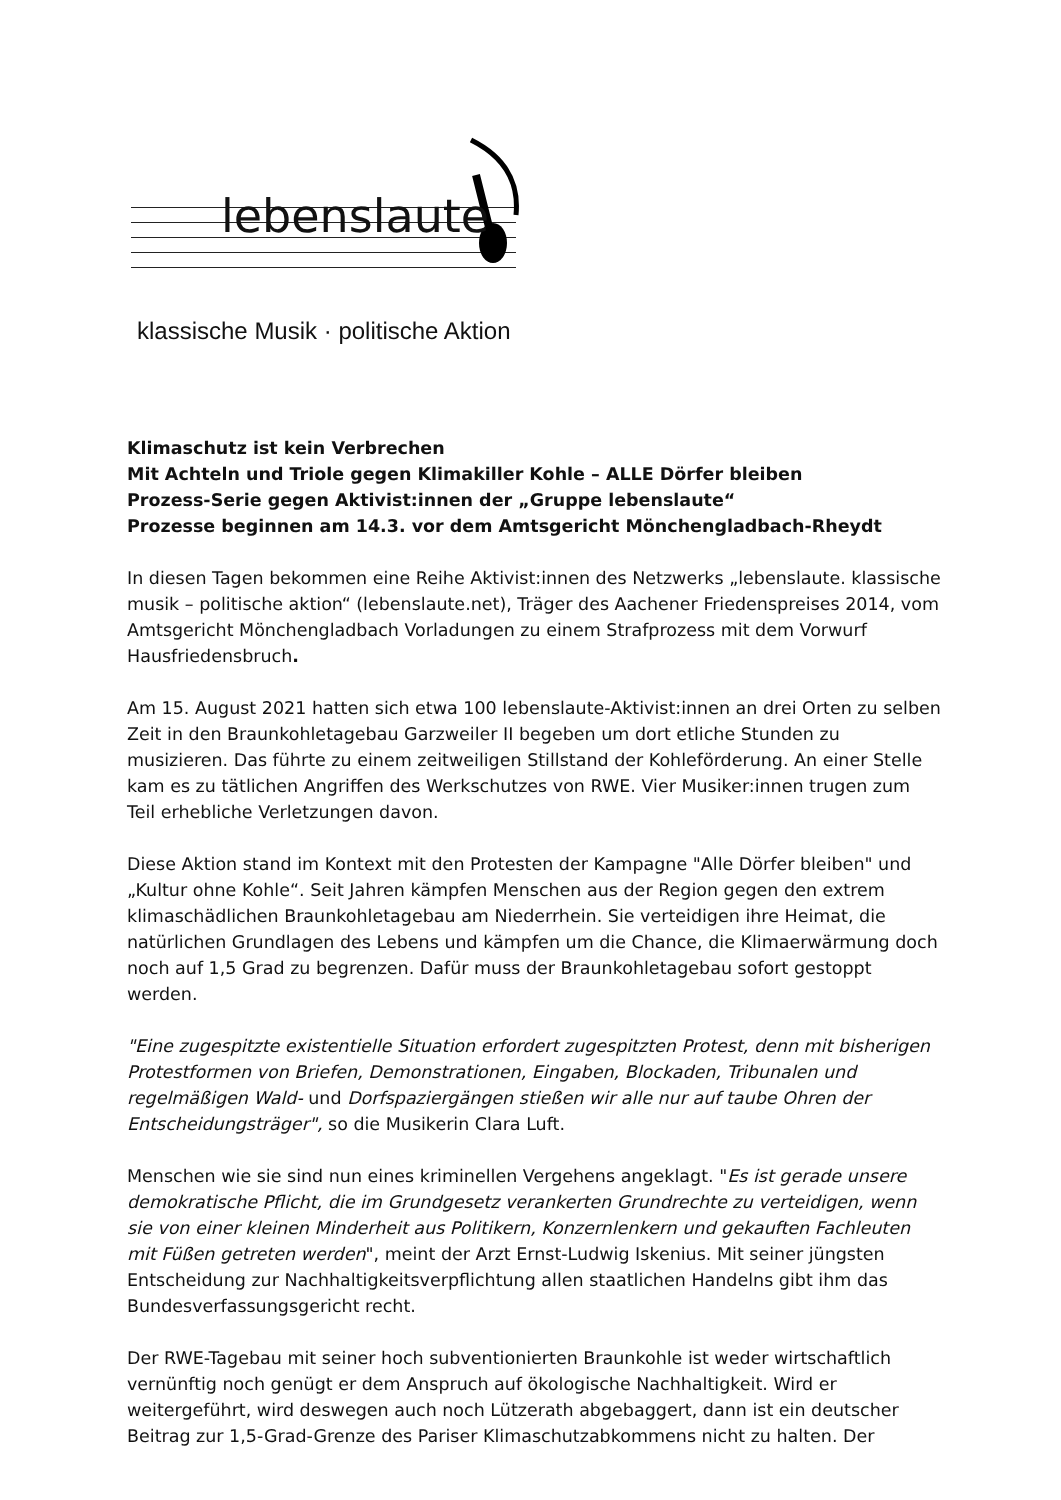lebenslaute
klassische Musik · politische Aktion
Klimaschutz ist kein Verbrechen
Mit Achteln und Triole gegen Klimakiller Kohle – ALLE Dörfer bleiben
Prozess-Serie gegen Aktivist:innen der „Gruppe lebenslaute“
Prozesse beginnen am 14.3. vor dem Amtsgericht Mönchengladbach-Rheydt
In diesen Tagen bekommen eine Reihe Aktivist:innen des Netzwerks „lebenslaute. klassische musik – politische aktion“ (lebenslaute.net), Träger des Aachener Friedenspreises 2014, vom Amtsgericht Mönchengladbach Vorladungen zu einem Strafprozess mit dem Vorwurf Hausfriedensbruch.
Am 15. August 2021 hatten sich etwa 100 lebenslaute-Aktivist:innen an drei Orten zu selben Zeit in den Braunkohletagebau Garzweiler II begeben um dort etliche Stunden zu musizieren. Das führte zu einem zeitweiligen Stillstand der Kohleförderung. An einer Stelle kam es zu tätlichen Angriffen des Werkschutzes von RWE. Vier Musiker:innen trugen zum Teil erhebliche Verletzungen davon.
Diese Aktion stand im Kontext mit den Protesten der Kampagne "Alle Dörfer bleiben" und „Kultur ohne Kohle“. Seit Jahren kämpfen Menschen aus der Region gegen den extrem klimaschädlichen Braunkohletagebau am Niederrhein. Sie verteidigen ihre Heimat, die natürlichen Grundlagen des Lebens und kämpfen um die Chance, die Klimaerwärmung doch noch auf 1,5 Grad zu begrenzen. Dafür muss der Braunkohletagebau sofort gestoppt werden.
"Eine zugespitzte existentielle Situation erfordert zugespitzten Protest, denn mit bisherigen Protestformen von Briefen, Demonstrationen, Eingaben, Blockaden, Tribunalen und regelmäßigen Wald- und Dorfspaziergängen stießen wir alle nur auf taube Ohren der Entscheidungsträger", so die Musikerin Clara Luft.
Menschen wie sie sind nun eines kriminellen Vergehens angeklagt. "Es ist gerade unsere demokratische Pflicht, die im Grundgesetz verankerten Grundrechte zu verteidigen, wenn sie von einer kleinen Minderheit aus Politikern, Konzernlenkern und gekauften Fachleuten mit Füßen getreten werden", meint der Arzt Ernst-Ludwig Iskenius. Mit seiner jüngsten Entscheidung zur Nachhaltigkeitsverpflichtung allen staatlichen Handelns gibt ihm das Bundesverfassungsgericht recht.
Der RWE-Tagebau mit seiner hoch subventionierten Braunkohle ist weder wirtschaftlich vernünftig noch genügt er dem Anspruch auf ökologische Nachhaltigkeit. Wird er weitergeführt, wird deswegen auch noch Lützerath abgebaggert, dann ist ein deutscher Beitrag zur 1,5-Grad-Grenze des Pariser Klimaschutzabkommens nicht zu halten. Der